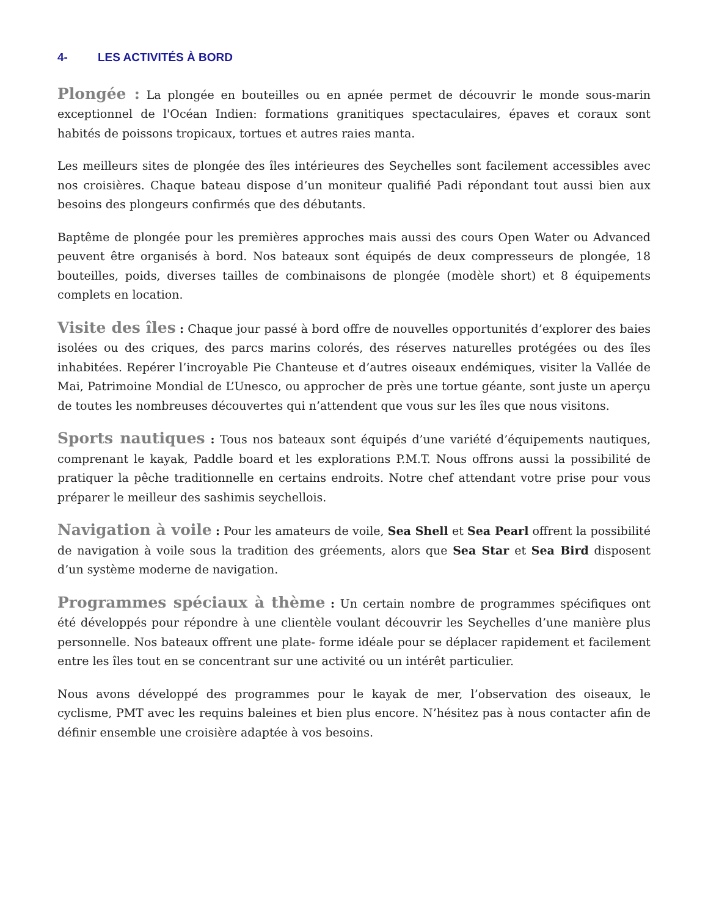4- LES ACTIVITÉS À BORD
Plongée : La plongée en bouteilles ou en apnée permet de découvrir le monde sous-marin exceptionnel de l'Océan Indien: formations granitiques spectaculaires, épaves et coraux sont habités de poissons tropicaux, tortues et autres raies manta.
Les meilleurs sites de plongée des îles intérieures des Seychelles sont facilement accessibles avec nos croisières. Chaque bateau dispose d’un moniteur qualifié Padi répondant tout aussi bien aux besoins des plongeurs confirmés que des débutants.
Baptême de plongée pour les premières approches mais aussi des cours Open Water ou Advanced peuvent être organisés à bord. Nos bateaux sont équipés de deux compresseurs de plongée, 18 bouteilles, poids, diverses tailles de combinaisons de plongée (modèle short) et 8 équipements complets en location.
Visite des îles : Chaque jour passé à bord offre de nouvelles opportunités d’explorer des baies isolées ou des criques, des parcs marins colorés, des réserves naturelles protégées ou des îles inhabitées. Repérer l’incroyable Pie Chanteuse et d’autres oiseaux endémiques, visiter la Vallée de Mai, Patrimoine Mondial de L’Unesco, ou approcher de près une tortue géante, sont juste un aperçu de toutes les nombreuses découvertes qui n’attendent que vous sur les îles que nous visitons.
Sports nautiques : Tous nos bateaux sont équipés d’une variété d’équipements nautiques, comprenant le kayak, Paddle board et les explorations P.M.T. Nous offrons aussi la possibilité de pratiquer la pêche traditionnelle en certains endroits. Notre chef attendant votre prise pour vous préparer le meilleur des sashimis seychellois.
Navigation à voile : Pour les amateurs de voile, Sea Shell et Sea Pearl offrent la possibilité de navigation à voile sous la tradition des gréements, alors que Sea Star et Sea Bird disposent d’un système moderne de navigation.
Programmes spéciaux à thème : Un certain nombre de programmes spécifiques ont été développés pour répondre à une clientèle voulant découvrir les Seychelles d’une manière plus personnelle. Nos bateaux offrent une plate- forme idéale pour se déplacer rapidement et facilement entre les îles tout en se concentrant sur une activité ou un intérêt particulier.
Nous avons développé des programmes pour le kayak de mer, l’observation des oiseaux, le cyclisme, PMT avec les requins baleines et bien plus encore. N’hésitez pas à nous contacter afin de définir ensemble une croisière adaptée à vos besoins.